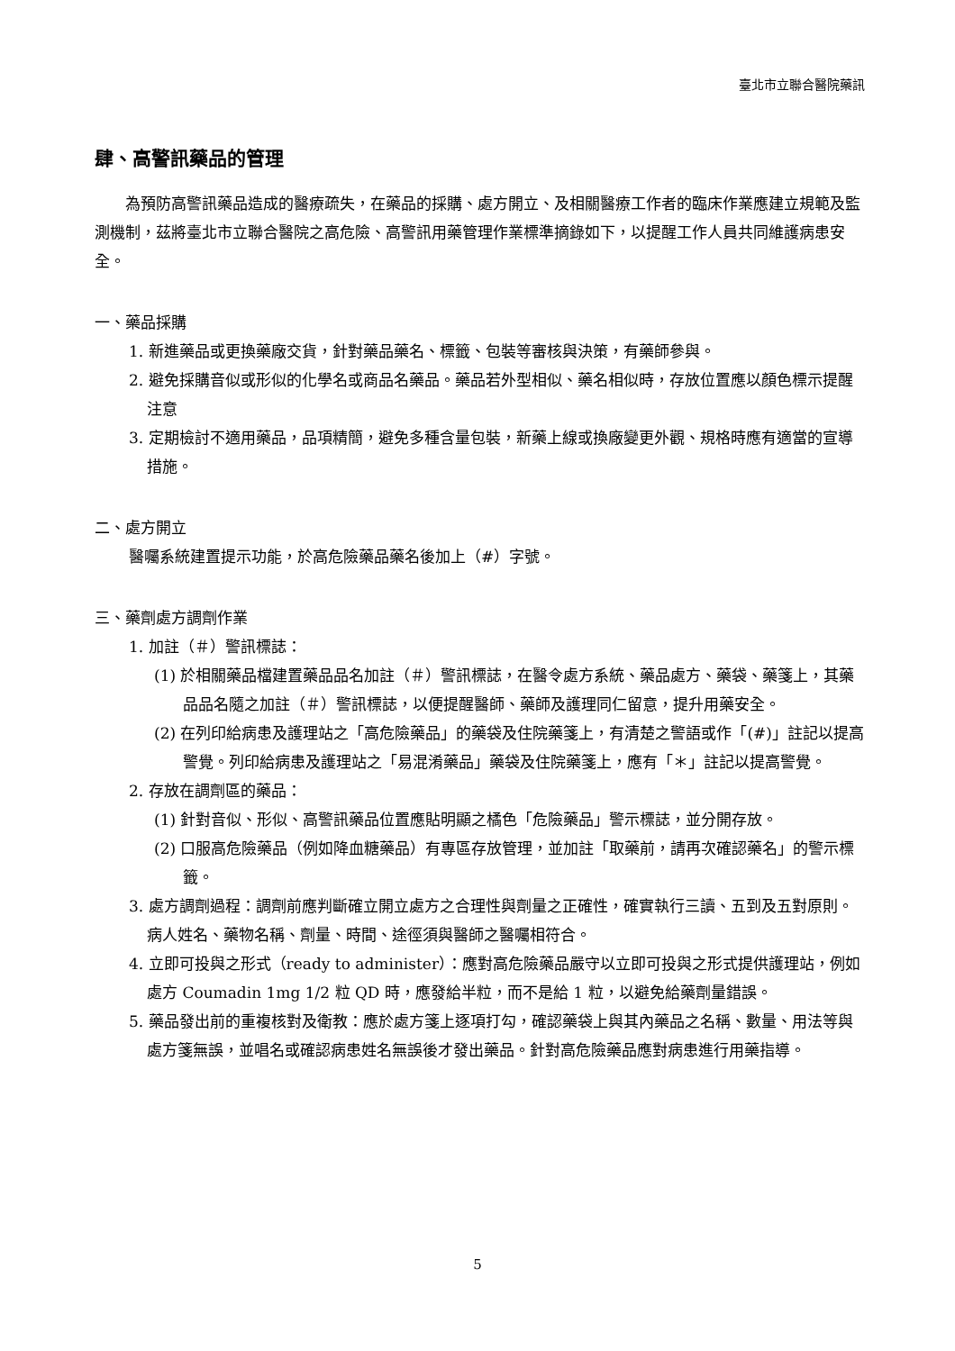臺北市立聯合醫院藥訊
肆、高警訊藥品的管理
為預防高警訊藥品造成的醫療疏失，在藥品的採購、處方開立、及相關醫療工作者的臨床作業應建立規範及監測機制，茲將臺北市立聯合醫院之高危險、高警訊用藥管理作業標準摘錄如下，以提醒工作人員共同維護病患安全。
一、藥品採購
1. 新進藥品或更換藥廠交貨，針對藥品藥名、標籤、包裝等審核與決策，有藥師參與。
2. 避免採購音似或形似的化學名或商品名藥品。藥品若外型相似、藥名相似時，存放位置應以顏色標示提醒注意
3. 定期檢討不適用藥品，品項精簡，避免多種含量包裝，新藥上線或換廠變更外觀、規格時應有適當的宣導措施。
二、處方開立
醫囑系統建置提示功能，於高危險藥品藥名後加上（#）字號。
三、藥劑處方調劑作業
1. 加註（＃）警訊標誌：
(1) 於相關藥品檔建置藥品品名加註（＃）警訊標誌，在醫令處方系統、藥品處方、藥袋、藥箋上，其藥品品名隨之加註（＃）警訊標誌，以便提醒醫師、藥師及護理同仁留意，提升用藥安全。
(2) 在列印給病患及護理站之「高危險藥品」的藥袋及住院藥箋上，有清楚之警語或作「(#)」註記以提高警覺。列印給病患及護理站之「易混淆藥品」藥袋及住院藥箋上，應有「＊」註記以提高警覺。
2. 存放在調劑區的藥品：
(1) 針對音似、形似、高警訊藥品位置應貼明顯之橘色「危險藥品」警示標誌，並分開存放。
(2) 口服高危險藥品（例如降血糖藥品）有專區存放管理，並加註「取藥前，請再次確認藥名」的警示標籤。
3. 處方調劑過程：調劑前應判斷確立開立處方之合理性與劑量之正確性，確實執行三讀、五到及五對原則。病人姓名、藥物名稱、劑量、時間、途徑須與醫師之醫囑相符合。
4. 立即可投與之形式（ready to administer）：應對高危險藥品嚴守以立即可投與之形式提供護理站，例如處方 Coumadin 1mg 1/2 粒 QD 時，應發給半粒，而不是給 1 粒，以避免給藥劑量錯誤。
5. 藥品發出前的重複核對及衛教：應於處方箋上逐項打勾，確認藥袋上與其內藥品之名稱、數量、用法等與處方箋無誤，並唱名或確認病患姓名無誤後才發出藥品。針對高危險藥品應對病患進行用藥指導。
5